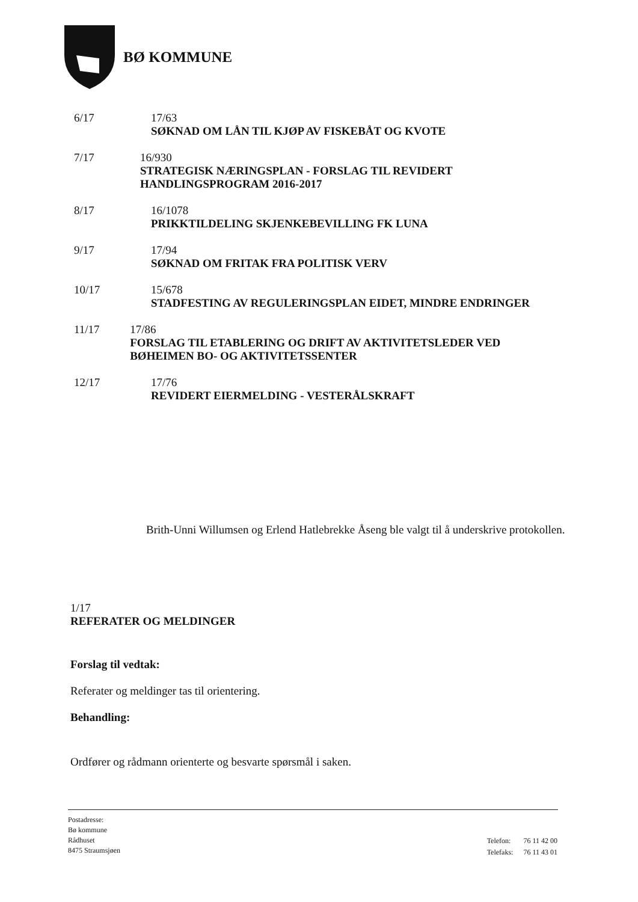BØ KOMMUNE
6/17 17/63
SØKNAD OM LÅN TIL KJØP AV FISKEBÅT OG KVOTE
7/17 16/930
STRATEGISK NÆRINGSPLAN - FORSLAG TIL REVIDERT HANDLINGSPROGRAM 2016-2017
8/17 16/1078
PRIKKTILDELING SKJENKEBEVILLING FK LUNA
9/17 17/94
SØKNAD OM FRITAK FRA POLITISK VERV
10/17 15/678
STADFESTING AV REGULERINGSPLAN EIDET, MINDRE ENDRINGER
11/17 17/86
FORSLAG TIL ETABLERING OG DRIFT AV AKTIVITETSLEDER VED BØHEIMEN BO- OG AKTIVITETSSENTER
12/17 17/76
REVIDERT EIERMELDING - VESTERÅLSKRAFT
Brith-Unni Willumsen og Erlend Hatlebrekke Åseng ble valgt til å underskrive protokollen.
1/17
REFERATER OG MELDINGER
Forslag til vedtak:
Referater og meldinger tas til orientering.
Behandling:
Ordfører og rådmann orienterte og besvarte spørsmål i saken.
Postadresse:
Bø kommune
Rådhuset
8475 Straumsjøen
| Telefon: | 76 11 42 00 |
| Telefaks: | 76 11 43 01 |